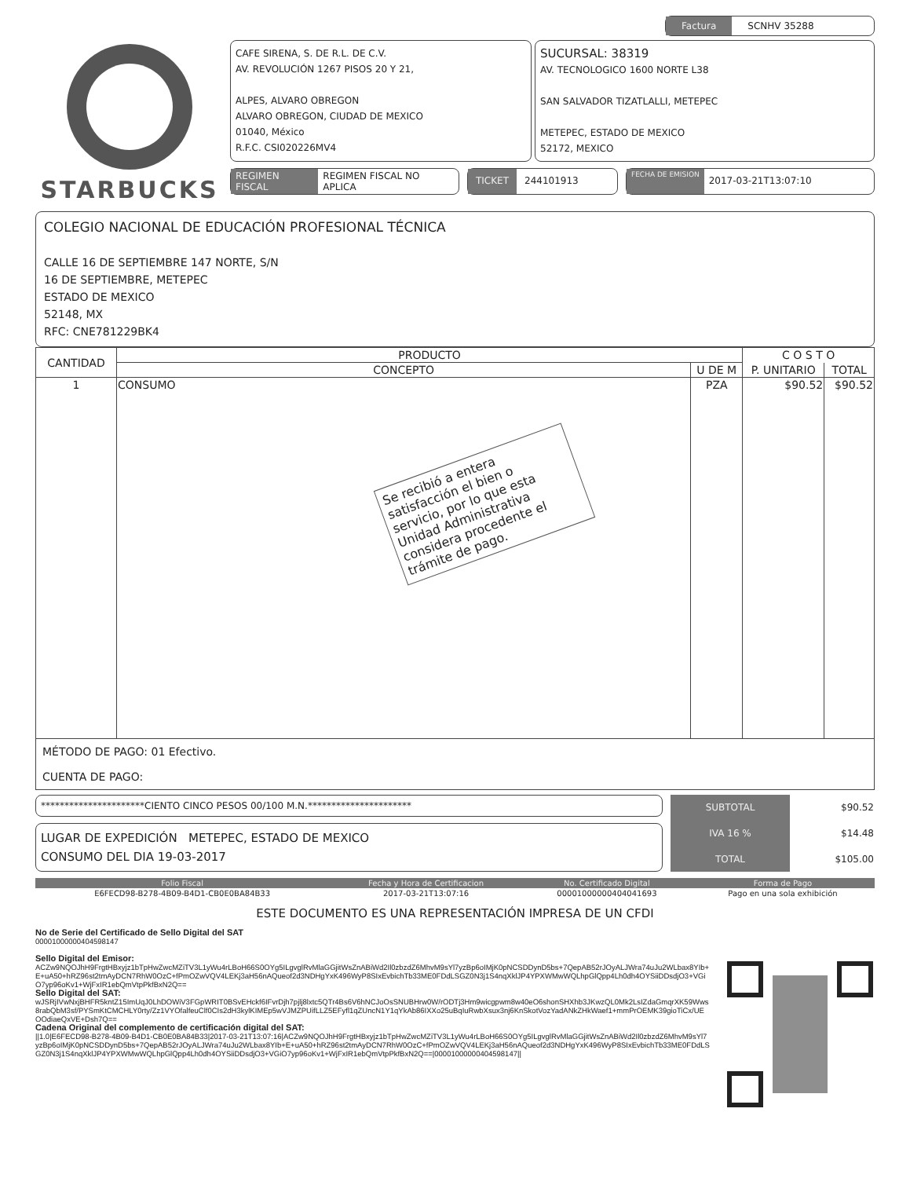Factura SCNHV 35288
STARBUCKS
CAFE SIRENA, S. DE R.L. DE C.V.
AV. REVOLUCIÓN 1267 PISOS 20 Y 21,
ALPES, ALVARO OBREGON
ALVARO OBREGON, CIUDAD DE MEXICO
01040, México
R.F.C. CSI020226MV4
SUCURSAL: 38319
AV. TECNOLOGICO 1600 NORTE L38
SAN SALVADOR TIZATLALLI, METEPEC
METEPEC, ESTADO DE MEXICO
52172, MEXICO
REGIMEN FISCAL REGIMEN FISCAL NO APLICA
TICKET 244101913
FECHA DE EMISION 2017-03-21T13:07:10
COLEGIO NACIONAL DE EDUCACIÓN PROFESIONAL TÉCNICA
CALLE 16 DE SEPTIEMBRE 147 NORTE, S/N
16 DE SEPTIEMBRE, METEPEC
ESTADO DE MEXICO
52148, MX
RFC: CNE781229BK4
| CANTIDAD | PRODUCTO | | C O S T O | |
| --- | --- | --- | --- | --- |
| | CONCEPTO | U DE M | P. UNITARIO | TOTAL |
| 1 | CONSUMO Se recibió a entera satisfacción el bien o servicio, por lo que esta Unidad Administrativa considera procedente el trámite de pago. | PZA | $90.52 | $90.52 |
| MÉTODO DE PAGO: 01 Efectivo. CUENTA DE PAGO: | | | | |
**********************CIENTO CINCO PESOS 00/100 M.N.**********************
LUGAR DE EXPEDICIÓN METEPEC, ESTADO DE MEXICO
CONSUMO DEL DIA 19-03-2017
| SUBTOTAL | $90.52 |
| IVA 16 % | $14.48 |
| TOTAL | $105.00 |
| Folio Fiscal | Fecha y Hora de Certificacion | No. Certificado Digital | Forma de Pago |
| --- | --- | --- | --- |
| E6FECD98-B278-4B09-B4D1-CB0E0BA84B33 | 2017-03-21T13:07:16 | 00001000000404041693 | Pago en una sola exhibición |
ESTE DOCUMENTO ES UNA REPRESENTACIÓN IMPRESA DE UN CFDI
No de Serie del Certificado de Sello Digital del SAT
00001000000404598147
Sello Digital del Emisor:
ACZw9NQOJhH9FrgtHBxyjz1bTpHwZwcMZiTV3L1yWu4rLBoH66S0OYg5ILgvglRvMlaGGjitWsZnABiWd2Il0zbzdZ6MhvM9sYl7yzBp6oIMjK0pNCSDDynD5bs+7QepAB52rJOyALJWra74uJu2WLbax8YIb+E+uA50+hRZ96st2tmAyDCN7RhW0OzC+fPmOZwVQV4LEKj3aH56nAQueof2d3NDHgYxK496WyP8SIxEvbichTb33ME0FDdLSGZ0N3j1S4nqXklJP4YPXWMwWQLhpGlQpp4Lh0dh4OYSiiDDsdjO3+VGiO7yp96oKv1+WjFxIR1ebQmVtpPkfBxN2Q==
Sello Digital del SAT:
wJSRjIVwNxjBHFR5kntZ15ImUqJ0LhDOWiV3FGpWRIT0BSvEHckf6IFvrDjh7pjlj8lxtc5QTr4Bs6V6hNCJoOsSNUBHrw0W/rODTj3Hm9wicgpwm8w40eO6shonSHXhb3JKwzQL0Mk2LsIZdaGmqrXK59Wws8rabQbM3sf/PYSmKtCMCHLY0rty/Zz1VYOfalfeuClf0CIs2dH3kylKIMEp5wVJMZPUifLLZ5EFyfl1qZUncN1Y1qYkAb86IXXo25uBqIuRwbXsux3nj6KnSkotVozYadANkZHkWaef1+mmPrOEMK39gioTiCx/UEOOdiaeQxVE+Dsh7Q==
Cadena Original del complemento de certificación digital del SAT:
||1.0|E6FECD98-B278-4B09-B4D1-CB0E0BA84B33|2017-03-21T13:07:16|ACZw9NQOJhH9FrgtHBxyjz1bTpHwZwcMZiTV3L1yWu4rLBoH66S0OYg5ILgvglRvMlaGGjitWsZnABiWd2Il0zbzdZ6MhvM9sYl7yzBp6oIMjK0pNCSDDynD5bs+7QepAB52rJOyALJWra74uJu2WLbax8YIb+E+uA50+hRZ96st2tmAyDCN7RhW0OzC+fPmOZwVQV4LEKj3aH56nAQueof2d3NDHgYxK496WyP8SIxEvbichTb33ME0FDdLSGZ0N3j1S4nqXklJP4YPXWMwWQLhpGlQpp4Lh0dh4OYSiiDDsdjO3+VGiO7yp96oKv1+WjFxIR1ebQmVtpPkfBxN2Q==|00001000000404598147||